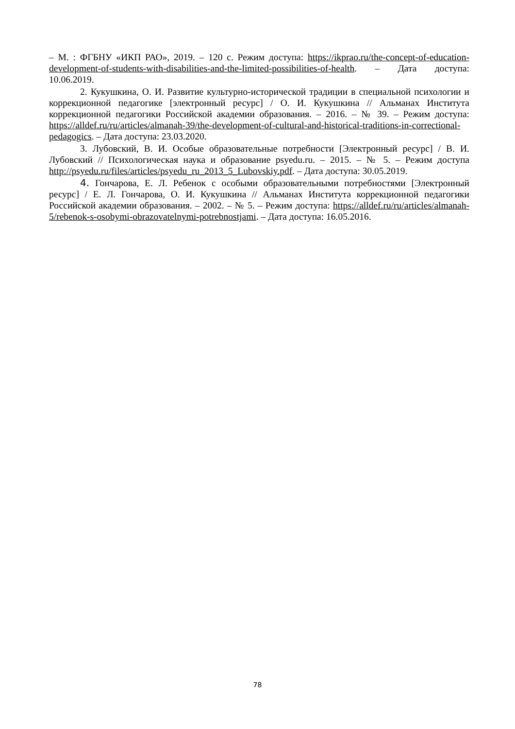– М. : ФГБНУ «ИКП РАО», 2019. – 120 с. Режим доступа: https://ikprao.ru/the-concept-of-education-development-of-students-with-disabilities-and-the-limited-possibilities-of-health. – Дата доступа: 10.06.2019.
2. Кукушкина, О. И. Развитие культурно-исторической традиции в специальной психологии и коррекционной педагогике [электронный ресурс] / О. И. Кукушкина // Альманах Института коррекционной педагогики Российской академии образования. – 2016. – № 39. – Режим доступа: https://alldef.ru/ru/articles/almanah-39/the-development-of-cultural-and-historical-traditions-in-correctional-pedagogics. – Дата доступа: 23.03.2020.
3. Лубовский, В. И. Особые образовательные потребности [Электронный ресурс] / В. И. Лубовский // Психологическая наука и образование psyedu.ru. – 2015. – № 5. – Режим доступа http://psyedu.ru/files/articles/psyedu_ru_2013_5_Lubovskiy.pdf. – Дата доступа: 30.05.2019.
4. Гончарова, Е. Л. Ребенок с особыми образовательными потребностями [Электронный ресурс] / Е. Л. Гончарова, О. И. Кукушкина // Альманах Института коррекционной педагогики Российской академии образования. – 2002. – № 5. – Режим доступа: https://alldef.ru/ru/articles/almanah-5/rebenok-s-osobymi-obrazovatelnymi-potrebnostjami. – Дата доступа: 16.05.2016.
78